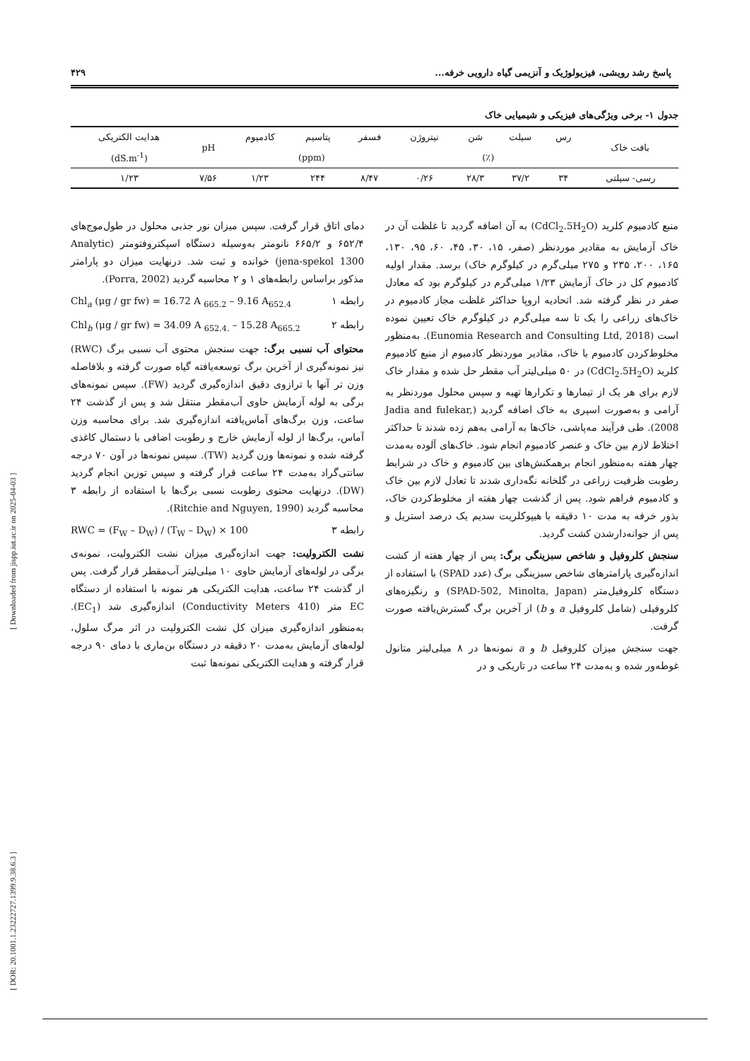[ Downloaded from jispp.iut.ac.ir on 2025-04-03 ]
[ DOR: 20.1001.1.23222727.1399.9.38.6.3 ]
پاسخ رشد رویشی، فیزیولوژیک و آنزیمی گیاه دارویی خرفه... ۴۲۹
جدول ۱- برخی ویژگی‌های فیزیکی و شیمیایی خاک
| بافت خاک | رس | سیلت | شن | نیتروژن | فسفر | پتاسیم | کادمیوم | pH | هدایت الکتریکی |
| --- | --- | --- | --- | --- | --- | --- | --- | --- | --- |
| | (٪) | | | | (ppm) | | | | (dS.m<sup>-1</sup>) |
| رسی- سیلتی | ۳۴ | ۳۷/۲ | ۲۸/۳ | ۰/۲۶ | ۸/۴۷ | ۲۴۴ | ۱/۲۳ | ۷/۵۶ | ۱/۲۳ |
منبع کادمیوم کلرید (CdCl<sub>2</sub>.5H<sub>2</sub>O) به آن اضافه گردید تا غلظت آن در خاک آزمایش به مقادیر موردنظر (صفر، ۱۵، ۳۰، ۴۵، ۶۰، ۹۵، ۱۳۰، ۱۶۵، ۲۰۰، ۲۳۵ و ۲۷۵ میلی‌گرم در کیلوگرم خاک) برسد. مقدار اولیه کادمیوم کل در خاک آزمایش ۱/۲۳ میلی‌گرم در کیلوگرم بود که معادل صفر در نظر گرفته شد. اتحادیه اروپا حداکثر غلظت مجاز کادمیوم در خاک‌های زراعی را یک تا سه میلی‌گرم در کیلوگرم خاک تعیین نموده است (Eunomia Research and Consulting Ltd, 2018). به‌منظور مخلوط‌کردن کادمیوم با خاک، مقادیر موردنظر کادمیوم از منبع کادمیوم کلرید (CdCl<sub>2</sub>.5H<sub>2</sub>O) در ۵۰ میلی‌لیتر آب مقطر حل شده و مقدار خاک لازم برای هر یک از تیمارها و تکرارها تهیه و سپس محلول موردنظر به آرامی و به‌صورت اسپری به خاک اضافه گردید (Jadia and fulekar, 2008). طی فرآیند مه‌پاشی، خاک‌ها به آرامی به‌هم زده شدند تا حداکثر اختلاط لازم بین خاک و عنصر کادمیوم انجام شود. خاک‌های آلوده به‌مدت چهار هفته به‌منظور انجام برهمکنش‌های بین کادمیوم و خاک در شرایط رطوبت ظرفیت زراعی در گلخانه نگه‌داری شدند تا تعادل لازم بین خاک و کادمیوم فراهم شود. پس از گذشت چهار هفته از مخلوط‌کردن خاک، بذور خرفه به مدت ۱۰ دقیقه با هیپوکلریت سدیم یک درصد استریل و پس از جوانه‌دارشدن کشت گردید.
سنجش کلروفیل و شاخص سبزینگی برگ: پس از چهار هفته از کشت اندازه‌گیری پارامترهای شاخص سبزینگی برگ (عدد SPAD) با استفاده از دستگاه کلروفیل‌متر (SPAD-502, Minolta, Japan) و رنگیزه‌های کلروفیلی (شامل کلروفیل a و b) از آخرین برگ گسترش‌یافته صورت گرفت.
جهت سنجش میزان کلروفیل b و a نمونه‌ها در ۸ میلی‌لیتر متانول غوطه‌ور شده و به‌مدت ۲۴ ساعت در تاریکی و در
دمای اتاق قرار گرفت. سپس میزان نور جذبی محلول در طول‌موج‌های ۶۵۲/۴ و ۶۶۵/۲ نانومتر به‌وسیله دستگاه اسپکتروفتومتر (Analytic jena-spekol 1300) خوانده و ثبت شد. درنهایت میزان دو پارامتر مذکور براساس رابطه‌های ۱ و ۲ محاسبه گردید (Porra, 2002).
Chl<sub>a</sub> (μg / gr fw) = 16.72 A <sub>665.2</sub> – 9.16 A<sub>652.4</sub> رابطه ۱
Chl<sub>b</sub> (μg / gr fw) = 34.09 A <sub>652.4.</sub> – 15.28 A<sub>665.2</sub> رابطه ۲
محتوای آب نسبی برگ: جهت سنجش محتوی آب نسبی برگ (RWC) نیز نمونه‌گیری از آخرین برگ توسعه‌یافته گیاه صورت گرفته و بلافاصله وزن تر آنها با ترازوی دقیق اندازه‌گیری گردید (FW). سپس نمونه‌های برگی به لوله آزمایش حاوی آب‌مقطر منتقل شد و پس از گذشت ۲۴ ساعت، وزن برگ‌های آماس‌یافته اندازه‌گیری شد. برای محاسبه وزن آماس، برگ‌ها از لوله آزمایش خارج و رطوبت اضافی با دستمال کاغذی گرفته شده و نمونه‌ها وزن گردید (TW). سپس نمونه‌ها در آون ۷۰ درجه سانتی‌گراد به‌مدت ۲۴ ساعت قرار گرفته و سپس توزین انجام گردید (DW). درنهایت محتوی رطوبت نسبی برگ‌ها با استفاده از رابطه ۳ محاسبه گردید (Ritchie and Nguyen, 1990).
RWC = (F<sub>W</sub> – D<sub>W</sub>) / (T<sub>W</sub> – D<sub>W</sub>) × 100 رابطه ۳
نشت الکترولیت: جهت اندازه‌گیری میزان نشت الکترولیت، نمونه‌ی برگی در لوله‌های آزمایش حاوی ۱۰ میلی‌لیتر آب‌مقطر قرار گرفت. پس از گذشت ۲۴ ساعت، هدایت الکتریکی هر نمونه با استفاده از دستگاه EC متر (Conductivity Meters 410) اندازه‌گیری شد (EC<sub>1</sub>). به‌منظور اندازه‌گیری میزان کل نشت الکترولیت در اثر مرگ سلول، لوله‌های آزمایش به‌مدت ۲۰ دقیقه در دستگاه بن‌ماری با دمای ۹۰ درجه قرار گرفته و هدایت الکتریکی نمونه‌ها ثبت